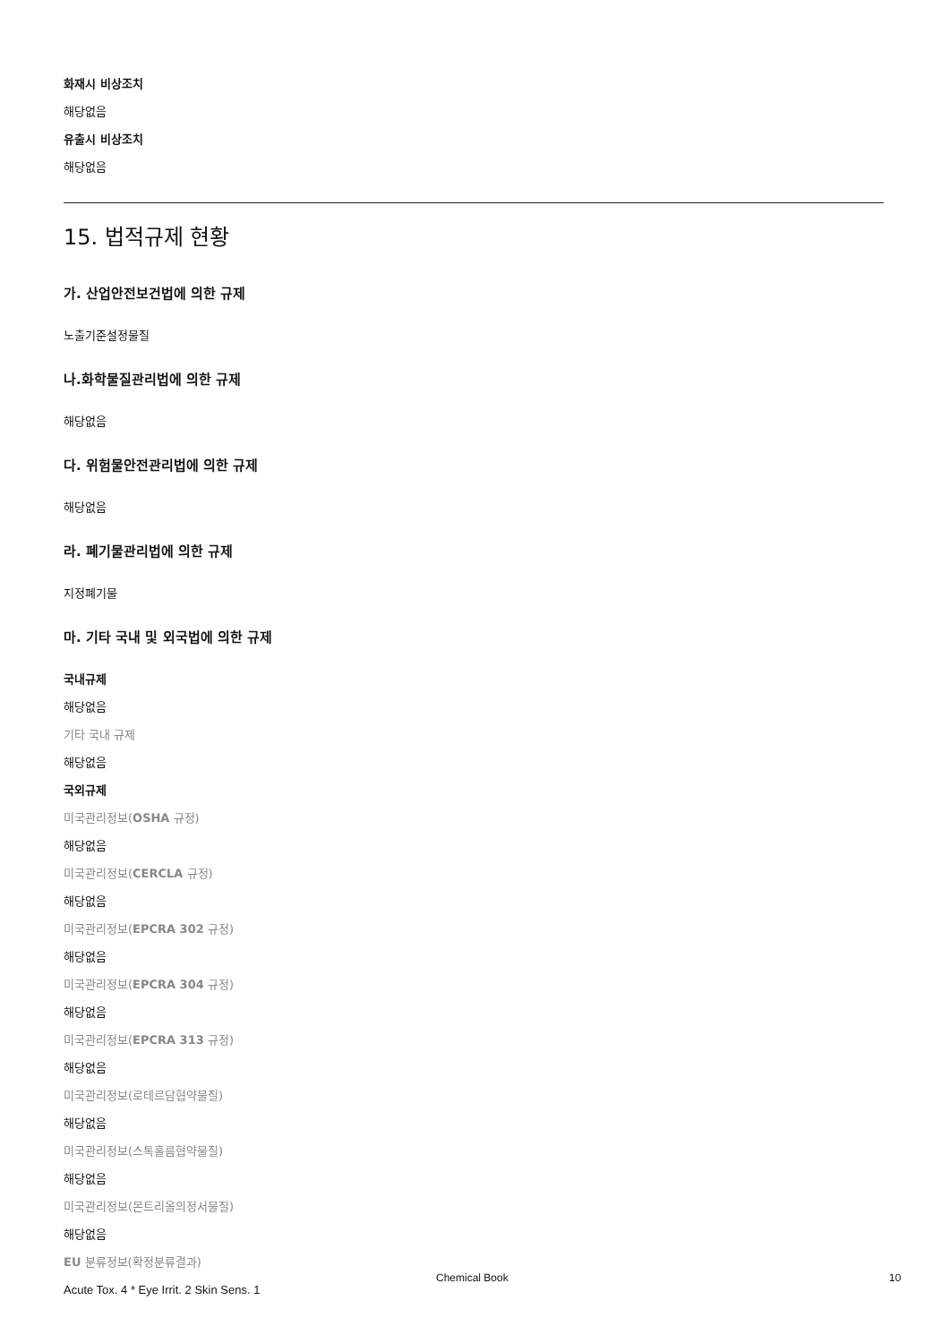화재시 비상조치
해당없음
유출시 비상조치
해당없음
15. 법적규제 현황
가. 산업안전보건법에 의한 규제
노출기준설정물질
나.화학물질관리법에 의한 규제
해당없음
다. 위험물안전관리법에 의한 규제
해당없음
라. 폐기물관리법에 의한 규제
지정폐기물
마. 기타 국내 및 외국법에 의한 규제
국내규제
해당없음
기타 국내 규제
해당없음
국외규제
미국관리정보(OSHA 규정)
해당없음
미국관리정보(CERCLA 규정)
해당없음
미국관리정보(EPCRA 302 규정)
해당없음
미국관리정보(EPCRA 304 규정)
해당없음
미국관리정보(EPCRA 313 규정)
해당없음
미국관리정보(로테르담협약물질)
해당없음
미국관리정보(스톡홀름협약물질)
해당없음
미국관리정보(몬트리올의정서물질)
해당없음
EU 분류정보(확정분류결과)
Acute Tox. 4 * Eye Irrit. 2 Skin Sens. 1
Chemical Book 10